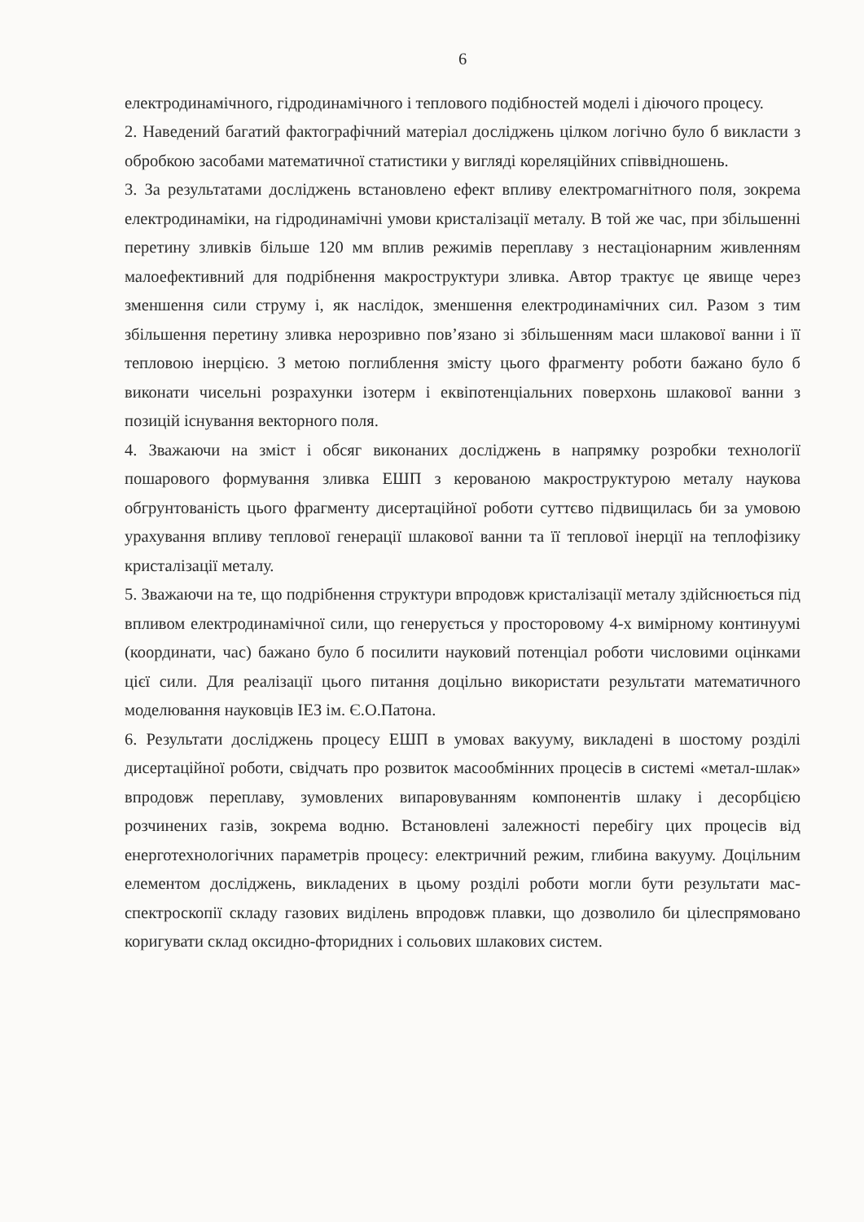6
електродинамічного, гідродинамічного і теплового подібностей моделі і діючого процесу.
2. Наведений багатий фактографічний матеріал досліджень цілком логічно було б викласти з обробкою засобами математичної статистики у вигляді кореляційних співвідношень.
3. За результатами досліджень встановлено ефект впливу електромагнітного поля, зокрема електродинаміки, на гідродинамічні умови кристалізації металу. В той же час, при збільшенні перетину зливків більше 120 мм вплив режимів переплаву з нестаціонарним живленням малоефективний для подрібнення макроструктури зливка. Автор трактує це явище через зменшення сили струму і, як наслідок, зменшення електродинамічних сил. Разом з тим збільшення перетину зливка нерозривно пов’язано зі збільшенням маси шлакової ванни і її тепловою інерцією. З метою поглиблення змісту цього фрагменту роботи бажано було б виконати чисельні розрахунки ізотерм і еквіпотенціальних поверхонь шлакової ванни з позицій існування векторного поля.
4. Зважаючи на зміст і обсяг виконаних досліджень в напрямку розробки технології пошарового формування зливка ЕШП з керованою макроструктурою металу наукова обгрунтованість цього фрагменту дисертаційної роботи суттєво підвищилась би за умовою урахування впливу теплової генерації шлакової ванни та її теплової інерції на теплофізику кристалізації металу.
5. Зважаючи на те, що подрібнення структури впродовж кристалізації металу здійснюється під впливом електродинамічної сили, що генерується у просторовому 4-х вимірному континуумі (координати, час) бажано було б посилити науковий потенціал роботи числовими оцінками цієї сили. Для реалізації цього питання доцільно використати результати математичного моделювання науковців ІЕЗ ім. Є.О.Патона.
6. Результати досліджень процесу ЕШП в умовах вакууму, викладені в шостому розділі дисертаційної роботи, свідчать про розвиток масообмінних процесів в системі «метал-шлак» впродовж переплаву, зумовлених випаровуванням компонентів шлаку і десорбцією розчинених газів, зокрема водню. Встановлені залежності перебігу цих процесів від енерготехнологічних параметрів процесу: електричний режим, глибина вакууму. Доцільним елементом досліджень, викладених в цьому розділі роботи могли бути результати мас-спектроскопії складу газових виділень впродовж плавки, що дозволило би цілеспрямовано коригувати склад оксидно-фторидних і сольових шлакових систем.